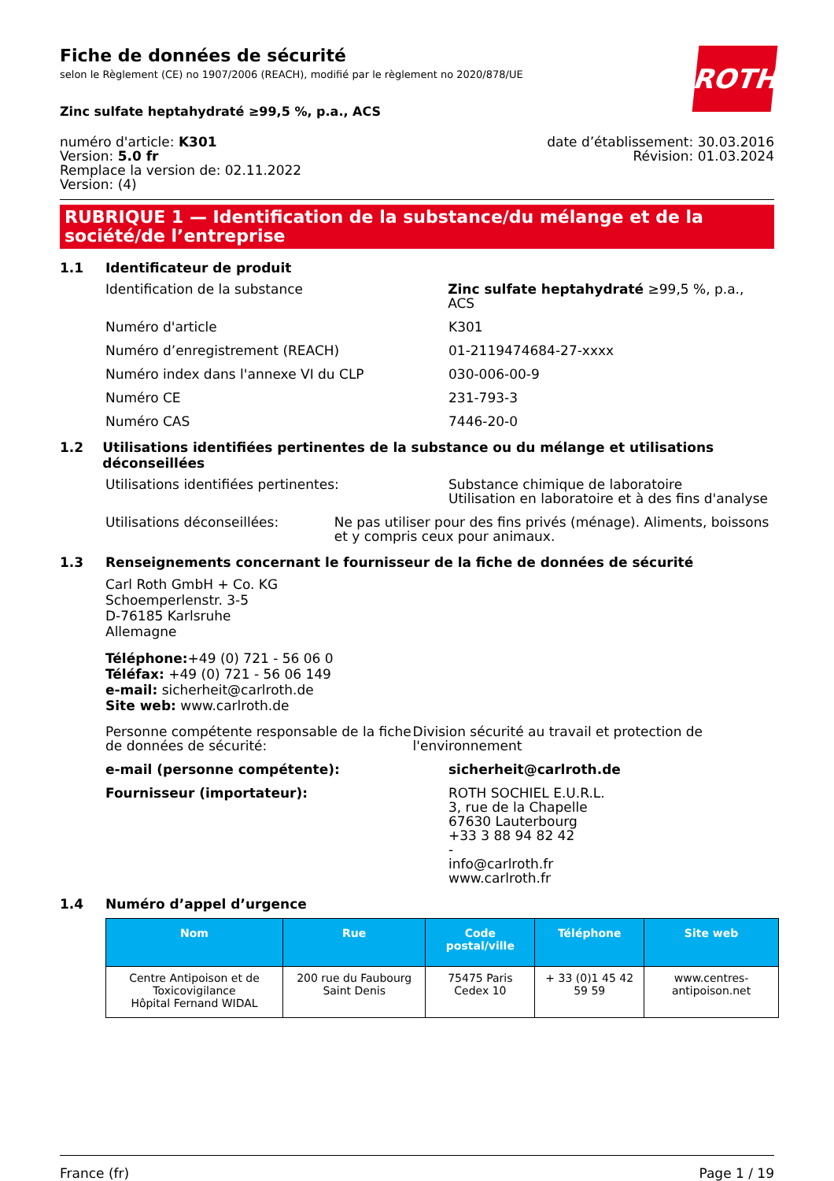Fiche de données de sécurité
selon le Règlement (CE) no 1907/2006 (REACH), modifié par le règlement no 2020/878/UE
ROTH
Zinc sulfate heptahydraté ≥99,5 %, p.a., ACS
numéro d'article: K301
Version: 5.0 fr
Remplace la version de: 02.11.2022
Version: (4)
date d’établissement: 30.03.2016
Révision: 01.03.2024
RUBRIQUE 1 — Identification de la substance/du mélange et de la société/de l’entreprise
1.1 Identificateur de produit
Identification de la substance Zinc sulfate heptahydraté ≥99,5 %, p.a., ACS
Numéro d'article K301
Numéro d’enregistrement (REACH) 01-2119474684-27-xxxx
Numéro index dans l'annexe VI du CLP 030-006-00-9
Numéro CE 231-793-3
Numéro CAS 7446-20-0
1.2 Utilisations identifiées pertinentes de la substance ou du mélange et utilisations déconseillées
Utilisations identifiées pertinentes: Substance chimique de laboratoire
Utilisation en laboratoire et à des fins d'analyse
Utilisations déconseillées: Ne pas utiliser pour des fins privés (ménage). Aliments, boissons et y compris ceux pour animaux.
1.3 Renseignements concernant le fournisseur de la fiche de données de sécurité
Carl Roth GmbH + Co. KG
Schoemperlenstr. 3-5
D-76185 Karlsruhe
Allemagne
Téléphone:+49 (0) 721 - 56 06 0
Téléfax: +49 (0) 721 - 56 06 149
e-mail: sicherheit@carlroth.de
Site web: www.carlroth.de
Personne compétente responsable de la fiche de données de sécurité:
Division sécurité au travail et protection de l'environnement
e-mail (personne compétente): sicherheit@carlroth.de
Fournisseur (importateur): ROTH SOCHIEL E.U.R.L.
3, rue de la Chapelle
67630 Lauterbourg
+33 3 88 94 82 42
-
info@carlroth.fr
www.carlroth.fr
1.4 Numéro d’appel d’urgence
| Nom | Rue | Code postal/ville | Téléphone | Site web |
| --- | --- | --- | --- | --- |
| Centre Antipoison et de Toxicovigilance Hôpital Fernand WIDAL | 200 rue du Faubourg Saint Denis | 75475 Paris Cedex 10 | + 33 (0)1 45 42 59 59 | www.centres-antipoison.net |
France (fr) Page 1 / 19